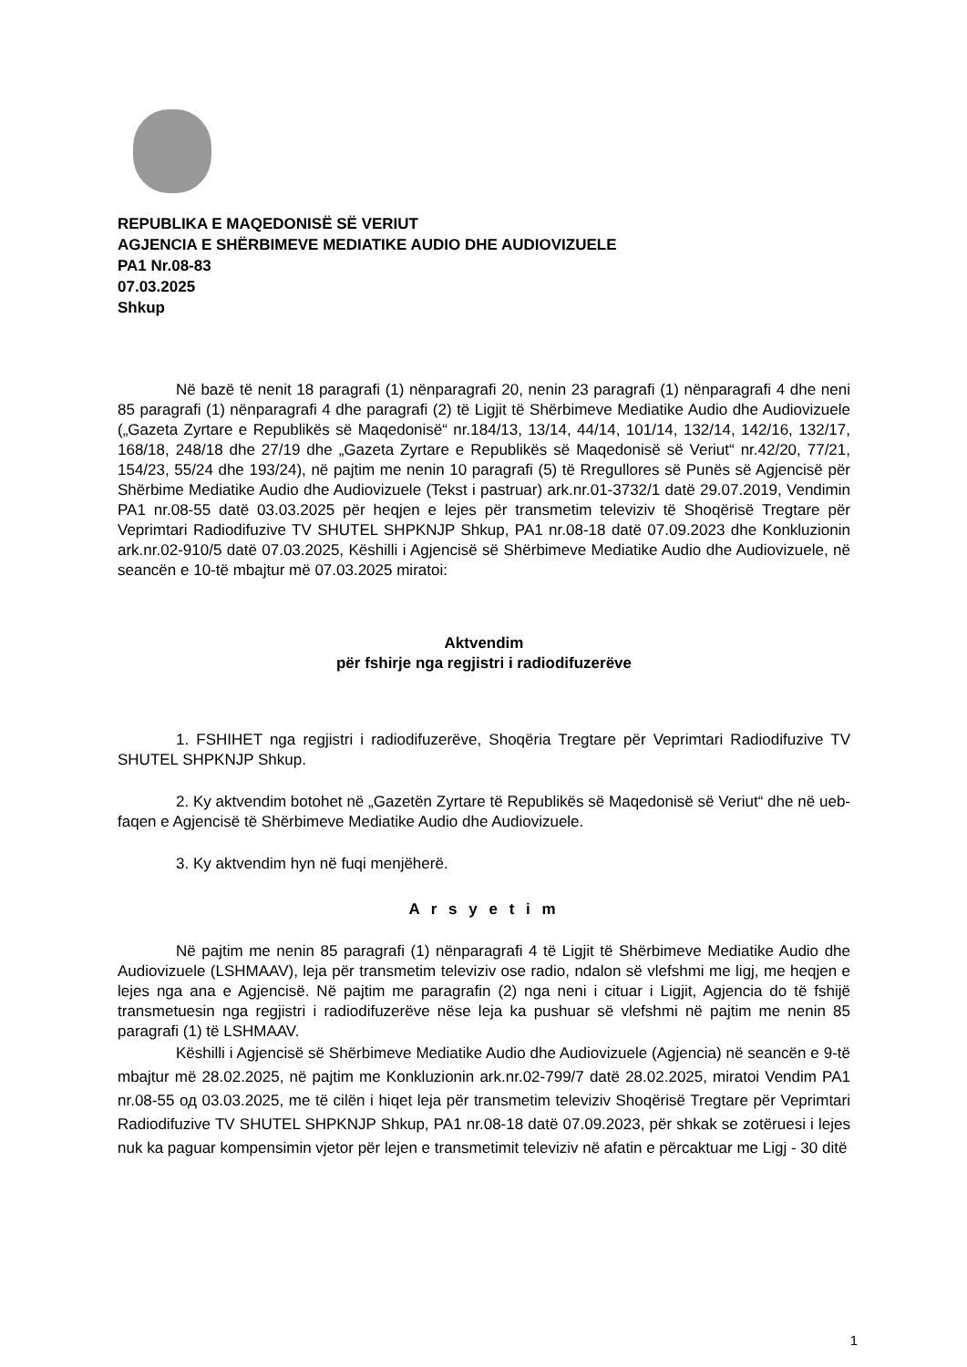REPUBLIKA E MAQEDONISË SË VERIUT
AGJENCIA E SHËRBIMEVE MEDIATIKE AUDIO DHE AUDIOVIZUELE
PA1 Nr.08-83
07.03.2025
Shkup
Në bazë të nenit 18 paragrafi (1) nënparagrafi 20, nenin 23 paragrafi (1) nënparagrafi 4 dhe neni 85 paragrafi (1) nënparagrafi 4 dhe paragrafi (2) të Ligjit të Shërbimeve Mediatike Audio dhe Audiovizuele („Gazeta Zyrtare e Republikës së Maqedonisë“ nr.184/13, 13/14, 44/14, 101/14, 132/14, 142/16, 132/17, 168/18, 248/18 dhe 27/19 dhe „Gazeta Zyrtare e Republikës së Maqedonisë së Veriut“ nr.42/20, 77/21, 154/23, 55/24 dhe 193/24), në pajtim me nenin 10 paragrafi (5) të Rregullores së Punës së Agjencisë për Shërbime Mediatike Audio dhe Audiovizuele (Tekst i pastruar) ark.nr.01-3732/1 datë 29.07.2019, Vendimin PA1 nr.08-55 datë 03.03.2025 për heqjen e lejes për transmetim televiziv të Shoqërisë Tregtare për Veprimtari Radiodifuzive TV SHUTEL SHPKNJP Shkup, PA1 nr.08-18 datë 07.09.2023 dhe Konkluzionin ark.nr.02-910/5 datë 07.03.2025, Këshilli i Agjencisë së Shërbimeve Mediatike Audio dhe Audiovizuele, në seancën e 10-të mbajtur më 07.03.2025 miratoi:
Aktvendim
për fshirje nga regjistri i radiodifuzerëve
1. FSHIHET nga regjistri i radiodifuzerëve, Shoqëria Tregtare për Veprimtari Radiodifuzive TV SHUTEL SHPKNJP Shkup.
2. Ky aktvendim botohet në „Gazetën Zyrtare të Republikës së Maqedonisë së Veriut“ dhe në ueb-faqen e Agjencisë të Shërbimeve Mediatike Audio dhe Audiovizuele.
3. Ky aktvendim hyn në fuqi menjëherë.
A r s y e t i m
Në pajtim me nenin 85 paragrafi (1) nënparagrafi 4 të Ligjit të Shërbimeve Mediatike Audio dhe Audiovizuele (LSHMAAV), leja për transmetim televiziv ose radio, ndalon së vlefshmi me ligj, me heqjen e lejes nga ana e Agjencisë. Në pajtim me paragrafin (2) nga neni i cituar i Ligjit, Agjencia do të fshijë transmetuesin nga regjistri i radiodifuzerëve nëse leja ka pushuar së vlefshmi në pajtim me nenin 85 paragrafi (1) të LSHMAAV.
Këshilli i Agjencisë së Shërbimeve Mediatike Audio dhe Audiovizuele (Agjencia) në seancën e 9-të mbajtur më 28.02.2025, në pajtim me Konkluzionin ark.nr.02-799/7 datë 28.02.2025, miratoi Vendim PA1 nr.08-55 од 03.03.2025, me të cilën i hiqet leja për transmetim televiziv Shoqërisë Tregtare për Veprimtari Radiodifuzive TV SHUTEL SHPKNJP Shkup, PA1 nr.08-18 datë 07.09.2023, për shkak se zotëruesi i lejes nuk ka paguar kompensimin vjetor për lejen e transmetimit televiziv në afatin e përcaktuar me Ligj - 30 ditë
1